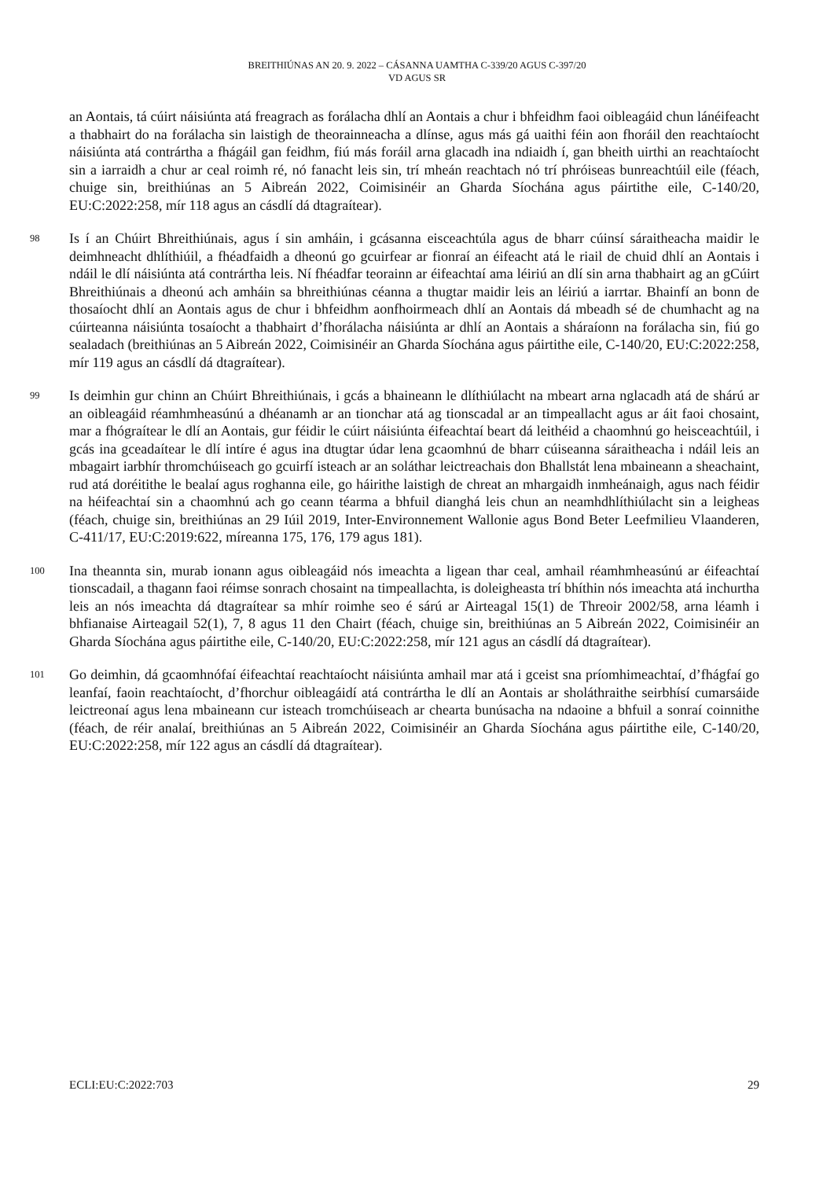BREITHIÚNAS AN 20. 9. 2022 – CÁSANNA UAMTHA C-339/20 AGUS C-397/20
VD AGUS SR
an Aontais, tá cúirt náisiúnta atá freagrach as forálacha dhlí an Aontais a chur i bhfeidhm faoi oibleagáid chun lánéifeacht a thabhairt do na forálacha sin laistigh de theorainneacha a dlínse, agus más gá uaithi féin aon fhoráil den reachtaíocht náisiúnta atá contrártha a fhágáil gan feidhm, fiú más foráil arna glacadh ina ndiaidh í, gan bheith uirthi an reachtaíocht sin a iarraidh a chur ar ceal roimh ré, nó fanacht leis sin, trí mheán reachtach nó trí phróiseas bunreachtúil eile (féach, chuige sin, breithiúnas an 5 Aibreán 2022, Coimisinéir an Gharda Síochána agus páirtithe eile, C-140/20, EU:C:2022:258, mír 118 agus an cásdlí dá dtagraítear).
98
Is í an Chúirt Bhreithiúnais, agus í sin amháin, i gcásanna eisceachtúla agus de bharr cúinsí sáraitheacha maidir le deimhneacht dhlíthiúil, a fhéadfaidh a dheonú go gcuirfear ar fionraí an éifeacht atá le riail de chuid dhlí an Aontais i ndáil le dlí náisiúnta atá contrártha leis. Ní fhéadfar teorainn ar éifeachtaí ama léiriú an dlí sin arna thabhairt ag an gCúirt Bhreithiúnais a dheonú ach amháin sa bhreithiúnas céanna a thugtar maidir leis an léiriú a iarrtar. Bhainfí an bonn de thosaíocht dhlí an Aontais agus de chur i bhfeidhm aonfhoirmeach dhlí an Aontais dá mbeadh sé de chumhacht ag na cúirteanna náisiúnta tosaíocht a thabhairt d’fhorálacha náisiúnta ar dhlí an Aontais a sháraíonn na forálacha sin, fiú go sealadach (breithiúnas an 5 Aibreán 2022, Coimisinéir an Gharda Síochána agus páirtithe eile, C-140/20, EU:C:2022:258, mír 119 agus an cásdlí dá dtagraítear).
99
Is deimhin gur chinn an Chúirt Bhreithiúnais, i gcás a bhaineann le dlíthiúlacht na mbeart arna nglacadh atá de shárú ar an oibleagáid réamhmheasúnú a dhéanamh ar an tionchar atá ag tionscadal ar an timpeallacht agus ar áit faoi chosaint, mar a fhógraítear le dlí an Aontais, gur féidir le cúirt náisiúnta éifeachtaí beart dá leithéid a chaomhnú go heisceachtúil, i gcás ina gceadaítear le dlí intíre é agus ina dtugtar údar lena gcaomhnú de bharr cúiseanna sáraitheacha i ndáil leis an mbagairt iarbhír thromchúiseach go gcuirfí isteach ar an soláthar leictreachais don Bhallstát lena mbaineann a sheachaint, rud atá doréitithe le bealaí agus roghanna eile, go háirithe laistigh de chreat an mhargaidh inmheánaigh, agus nach féidir na héifeachtaí sin a chaomhnú ach go ceann téarma a bhfuil dianghá leis chun an neamhdhlíthiúlacht sin a leigheas (féach, chuige sin, breithiúnas an 29 Iúil 2019, Inter-Environnement Wallonie agus Bond Beter Leefmilieu Vlaanderen, C-411/17, EU:C:2019:622, míreanna 175, 176, 179 agus 181).
100
Ina theannta sin, murab ionann agus oibleagáid nós imeachta a ligean thar ceal, amhail réamhmheasúnú ar éifeachtaí tionscadail, a thagann faoi réimse sonrach chosaint na timpeallachta, is doleigheasta trí bhíthin nós imeachta atá inchurtha leis an nós imeachta dá dtagraítear sa mhír roimhe seo é sárú ar Airteagal 15(1) de Threoir 2002/58, arna léamh i bhfianaise Airteagail 52(1), 7, 8 agus 11 den Chairt (féach, chuige sin, breithiúnas an 5 Aibreán 2022, Coimisinéir an Gharda Síochána agus páirtithe eile, C-140/20, EU:C:2022:258, mír 121 agus an cásdlí dá dtagraítear).
101
Go deimhin, dá gcaomhnófaí éifeachtaí reachtaíocht náisiúnta amhail mar atá i gceist sna príomhimeachtaí, d’fhágfaí go leanfaí, faoin reachtaíocht, d’fhorchur oibleagáidí atá contrártha le dlí an Aontais ar sholáthraithe seirbhísí cumarsáide leictreonaí agus lena mbaineann cur isteach tromchúiseach ar chearta bunúsacha na ndaoine a bhfuil a sonraí coinnithe (féach, de réir analaí, breithiúnas an 5 Aibreán 2022, Coimisinéir an Gharda Síochána agus páirtithe eile, C-140/20, EU:C:2022:258, mír 122 agus an cásdlí dá dtagraítear).
ECLI:EU:C:2022:703 29